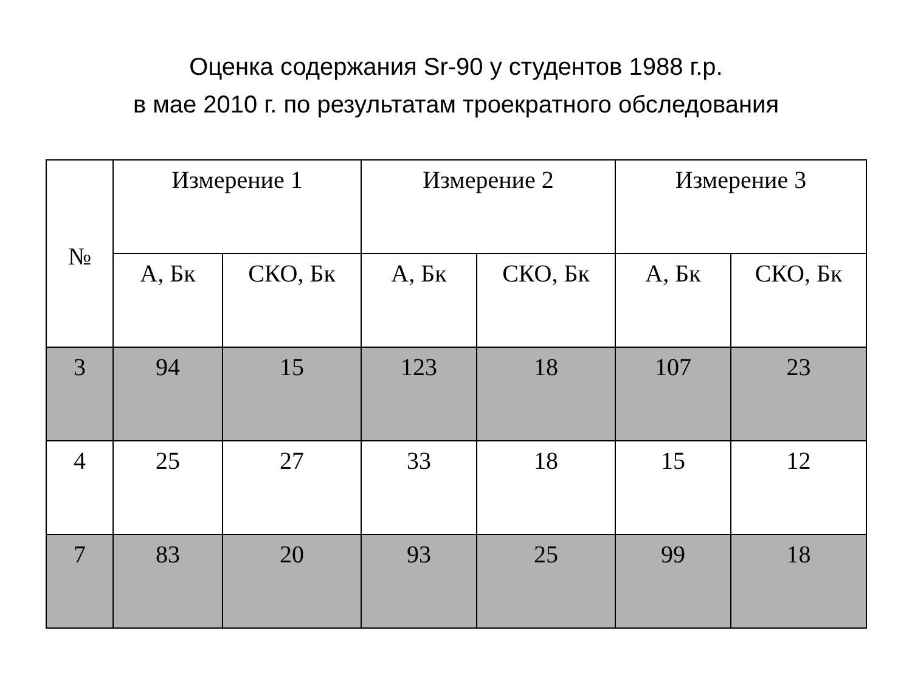Оценка содержания Sr-90 у студентов 1988 г.р.
в мае 2010 г. по результатам троекратного обследования
| № | Измерение 1 | | Измерение 2 | | Измерение 3 | |
| --- | --- | --- | --- | --- | --- | --- |
| | А, Бк | СКО, Бк | А, Бк | СКО, Бк | А, Бк | СКО, Бк |
| 3 | 94 | 15 | 123 | 18 | 107 | 23 |
| 4 | 25 | 27 | 33 | 18 | 15 | 12 |
| 7 | 83 | 20 | 93 | 25 | 99 | 18 |